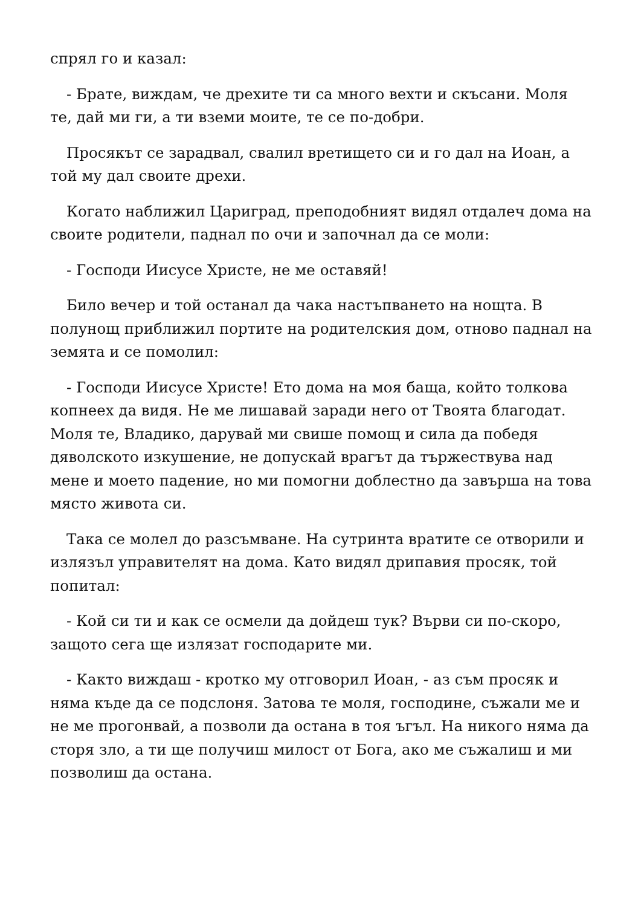спрял го и казал:
- Брате, виждам, че дрехите ти са много вехти и скъсани. Моля те, дай ми ги, а ти вземи моите, те се по-добри.
Просякът се зарадвал, свалил вретището си и го дал на Иоан, а той му дал своите дрехи.
Когато наближил Цариград, преподобният видял отдалеч дома на своите родители, паднал по очи и започнал да се моли:
- Господи Иисусе Христе, не ме оставяй!
Било вечер и той останал да чака настъпването на нощта. В полунощ приближил портите на родителския дом, отново паднал на земята и се помолил:
- Господи Иисусе Христе! Ето дома на моя баща, който толкова копнеех да видя. Не ме лишавай заради него от Твоята благодат. Моля те, Владико, дарувай ми свише помощ и сила да победя дяволското изкушение, не допускай врагът да тържествува над мене и моето падение, но ми помогни доблестно да завърша на това място живота си.
Така се молел до разсъмване. На сутринта вратите се отворили и излязъл управителят на дома. Като видял дрипавия просяк, той попитал:
- Кой си ти и как се осмели да дойдеш тук? Върви си по-скоро, защото сега ще излязат господарите ми.
- Както виждаш - кротко му отговорил Иоан, - аз съм просяк и няма къде да се подслоня. Затова те моля, господине, съжали ме и не ме прогонвай, а позволи да остана в тоя ъгъл. На никого няма да сторя зло, а ти ще получиш милост от Бога, ако ме съжалиш и ми позволиш да остана.